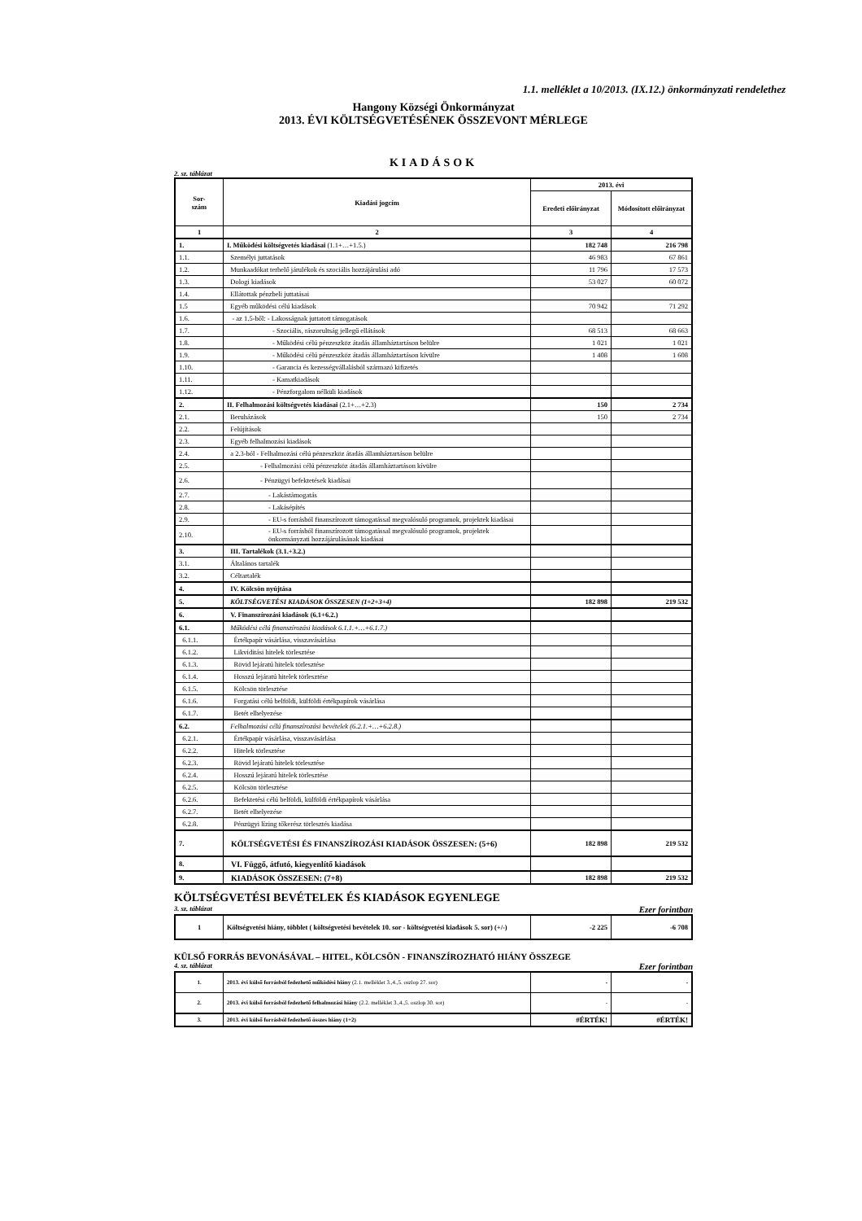1.1. melléklet a 10/2013. (IX.12.) önkormányzati rendelethez
Hangony Községi Önkormányzat
2013. ÉVI KÖLTSÉGVETÉSÉNEK ÖSSZEVONT MÉRLEGE
KIADÁSOK
2. sz. táblázat
| Sor- szám | Kiadási jogcím | 2013. évi | |
| --- | --- | --- | --- |
| | | Eredeti előirányzat | Módosított előirányzat |
| 1 | 2 | 3 | 4 |
| 1. | I. Működési költségvetés kiadásai (1.1+…+1.5.) | 182 748 | 216 798 |
| 1.1. | Személyi juttatások | 46 983 | 67 861 |
| 1.2. | Munkaadókat terhelő járulékok és szociális hozzájárulási adó | 11 796 | 17 573 |
| 1.3. | Dologi kiadások | 53 027 | 60 072 |
| 1.4. | Ellátottak pénzbeli juttatásai | | |
| 1.5 | Egyéb működési célú kiadások | 70 942 | 71 292 |
| 1.6. | - az 1.5-ből: - Lakosságnak juttatott támogatások | | |
| 1.7. | - Szociális, rászorultság jellegű ellátások | 68 513 | 68 663 |
| 1.8. | - Működési célú pénzeszköz átadás államháztartáson belülre | 1 021 | 1 021 |
| 1.9. | - Működési célú pénzeszköz átadás államháztartáson kívülre | 1 408 | 1 608 |
| 1.10. | - Garancia és kezességvállalásból származó kifizetés | | |
| 1.11. | - Kamatkiadások | | |
| 1.12. | - Pénzforgalom nélküli kiadások | | |
| 2. | II. Felhalmozási költségvetés kiadásai (2.1+…+2.3) | 150 | 2 734 |
| 2.1. | Beruházások | 150 | 2 734 |
| 2.2. | Felújítások | | |
| 2.3. | Egyéb felhalmozási kiadások | | |
| 2.4. | a 2.3-ból - Felhalmozási célú pénzeszköz átadás államháztartáson belülre | | |
| 2.5. | - Felhalmozási célú pénzeszköz átadás államháztartáson kívülre | | |
| 2.6. | - Pénzügyi befektetések kiadásai | | |
| 2.7. | - Lakástámogatás | | |
| 2.8. | - Lakásépítés | | |
| 2.9. | - EU-s forrásból finanszírozott támogatással megvalósuló programok, projektek kiadásai | | |
| 2.10. | - EU-s forrásból finanszírozott támogatással megvalósuló programok, projektek önkormányzati hozzájárulásának kiadásai | | |
| 3. | III. Tartalékok (3.1.+3.2.) | | |
| 3.1. | Általános tartalék | | |
| 3.2. | Céltartalék | | |
| 4. | IV. Kölcsön nyújtása | | |
| 5. | KÖLTSÉGVETÉSI KIADÁSOK ÖSSZESEN (1+2+3+4) | 182 898 | 219 532 |
| 6. | V. Finanszírozási kiadások (6.1+6.2.) | | |
| 6.1. | Működési célú finanszírozási kiadások 6.1.1.+…+6.1.7.) | | |
| 6.1.1. | Értékpapír vásárlása, visszavásárlása | | |
| 6.1.2. | Likviditási hitelek törlesztése | | |
| 6.1.3. | Rövid lejáratú hitelek törlesztése | | |
| 6.1.4. | Hosszú lejáratú hitelek törlesztése | | |
| 6.1.5. | Kölcsön törlesztése | | |
| 6.1.6. | Forgatási célú belföldi, külföldi értékpapírok vásárlása | | |
| 6.1.7. | Betét elhelyezése | | |
| 6.2. | Felhalmozási célú finanszírozási bevételek (6.2.1.+…+6.2.8.) | | |
| 6.2.1. | Értékpapír vásárlása, visszavásárlása | | |
| 6.2.2. | Hitelek törlesztése | | |
| 6.2.3. | Rövid lejáratú hitelek törlesztése | | |
| 6.2.4. | Hosszú lejáratú hitelek törlesztése | | |
| 6.2.5. | Kölcsön törlesztése | | |
| 6.2.6. | Befektetési célú belföldi, külföldi értékpapírok vásárlása | | |
| 6.2.7. | Betét elhelyezése | | |
| 6.2.8. | Pénzügyi lízing tőkerész törlesztés kiadása | | |
| 7. | KÖLTSÉGVETÉSI ÉS FINANSZÍROZÁSI KIADÁSOK ÖSSZESEN: (5+6) | 182 898 | 219 532 |
| 8. | VI. Függő, átfutó, kiegyenlítő kiadások | | |
| 9. | KIADÁSOK ÖSSZESEN: (7+8) | 182 898 | 219 532 |
KÖLTSÉGVETÉSI BEVÉTELEK ÉS KIADÁSOK EGYENLEGE
3. sz. táblázat Ezer forintban
| 1 | Költségvetési hiány, többlet ( költségvetési bevételek 10. sor - költségvetési kiadások 5. sor) (+/-) | -2 225 | -6 708 |
KÜLSŐ FORRÁS BEVONÁSÁVAL – HITEL, KÖLCSÖN - FINANSZÍROZHATÓ HIÁNY ÖSSZEGE
4. sz. táblázat Ezer forintban
| 1. | 2013. évi külső forrásból fedezhető működési hiány (2.1. melléklet 3.,4.,5. oszlop 27. sor) | - | - |
| 2. | 2013. évi külső forrásból fedezhető felhalmozási hiány (2.2. melléklet 3.,4.,5. oszlop 30. sor) | - | - |
| 3. | 2013. évi külső forrásból fedezhető összes hiány (1+2) | #ÉRTÉK! | #ÉRTÉK! |